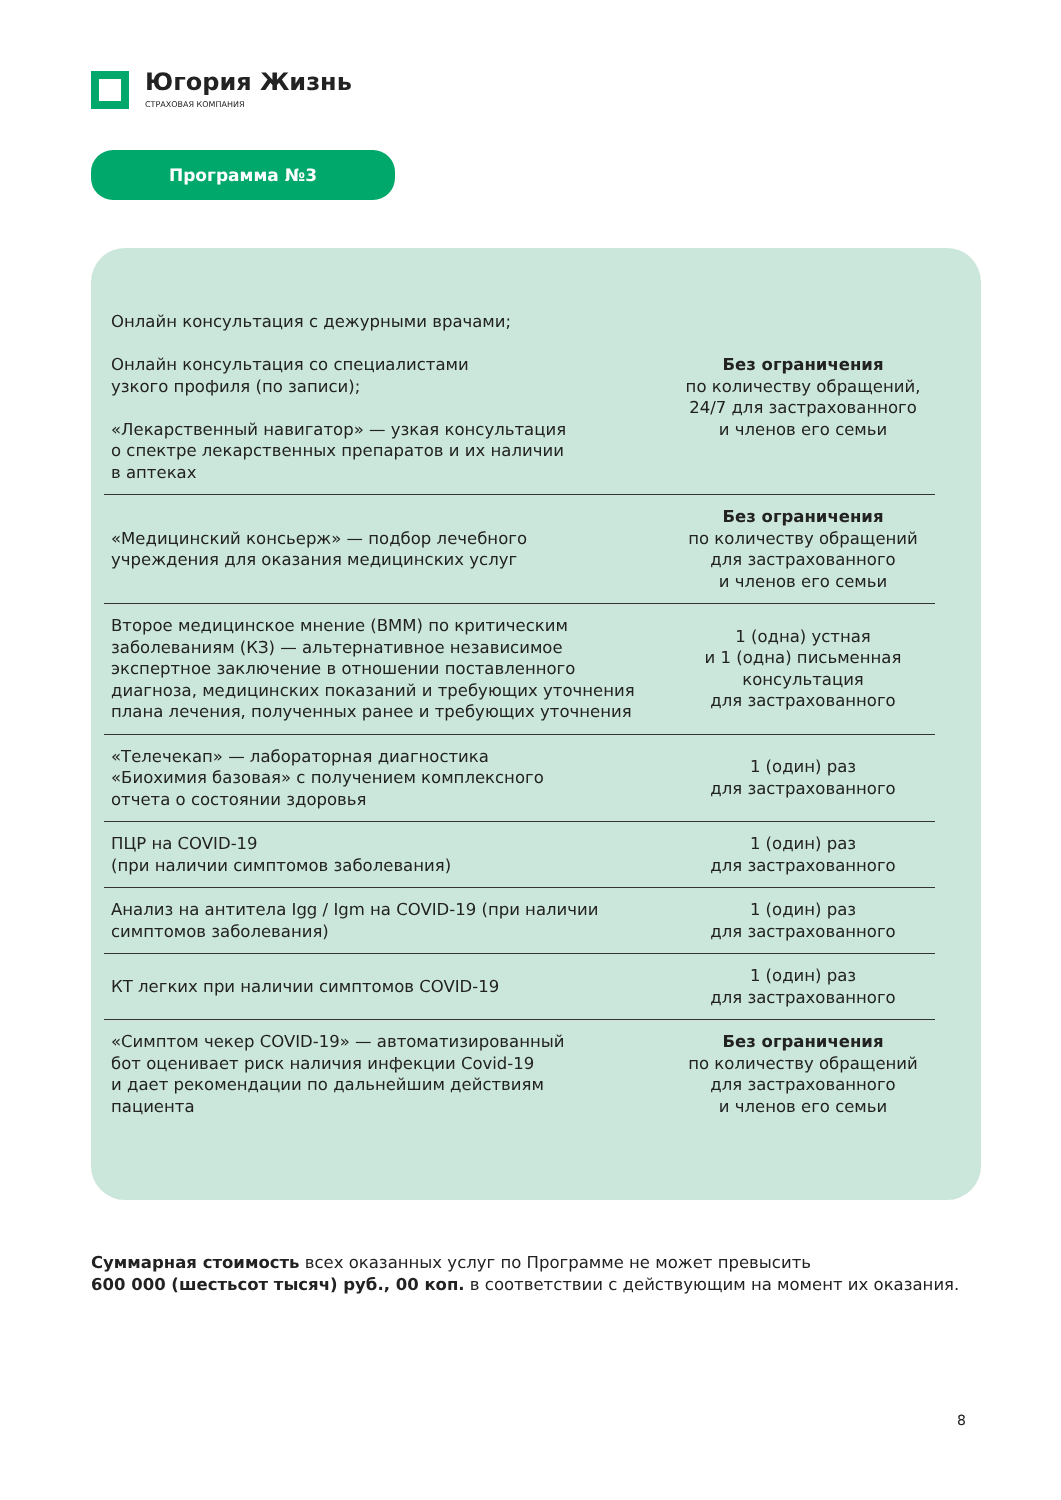Югория Жизнь
СТРАХОВАЯ КОМПАНИЯ
Программа №3
| Онлайн консультация с дежурными врачами; Онлайн консультация со специалистами узкого профиля (по записи); «Лекарственный навигатор» — узкая консультация о спектре лекарственных препаратов и их наличии в аптеках | Без ограничения по количеству обращений, 24/7 для застрахованного и членов его семьи |
| «Медицинский консьерж» — подбор лечебного учреждения для оказания медицинских услуг | Без ограничения по количеству обращений для застрахованного и членов его семьи |
| Второе медицинское мнение (ВММ) по критическим заболеваниям (КЗ) — альтернативное независимое экспертное заключение в отношении поставленного диагноза, медицинских показаний и требующих уточнения плана лечения, полученных ранее и требующих уточнения | 1 (одна) устная и 1 (одна) письменная консультация для застрахованного |
| «Телечекап» — лабораторная диагностика «Биохимия базовая» с получением комплексного отчета о состоянии здоровья | 1 (один) раз для застрахованного |
| ПЦР на COVID-19 (при наличии симптомов заболевания) | 1 (один) раз для застрахованного |
| Анализ на антитела Igg / Igm на COVID-19 (при наличии симптомов заболевания) | 1 (один) раз для застрахованного |
| КТ легких при наличии симптомов COVID-19 | 1 (один) раз для застрахованного |
| «Симптом чекер COVID-19» — автоматизированный бот оценивает риск наличия инфекции Covid-19 и дает рекомендации по дальнейшим действиям пациента | Без ограничения по количеству обращений для застрахованного и членов его семьи |
Суммарная стоимость всех оказанных услуг по Программе не может превысить
600 000 (шестьсот тысяч) руб., 00 коп. в соответствии с действующим на момент их оказания.
8